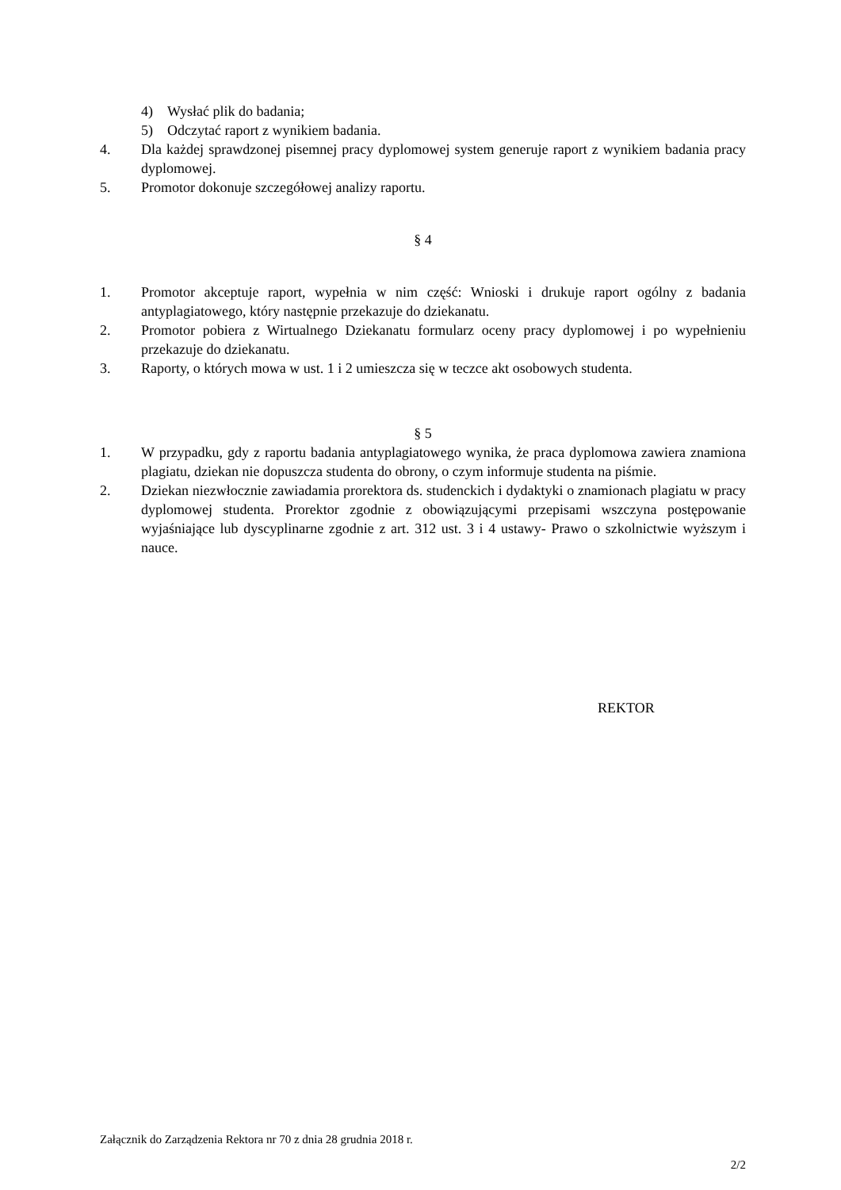4) Wysłać plik do badania;
5) Odczytać raport z wynikiem badania.
4. Dla każdej sprawdzonej pisemnej pracy dyplomowej system generuje raport z wynikiem badania pracy dyplomowej.
5. Promotor dokonuje szczegółowej analizy raportu.
§ 4
1. Promotor akceptuje raport, wypełnia w nim część: Wnioski i drukuje raport ogólny z badania antyplagiatowego, który następnie przekazuje do dziekanatu.
2. Promotor pobiera z Wirtualnego Dziekanatu formularz oceny pracy dyplomowej i po wypełnieniu przekazuje do dziekanatu.
3. Raporty, o których mowa w ust. 1 i 2 umieszcza się w teczce akt osobowych studenta.
§ 5
1. W przypadku, gdy z raportu badania antyplagiatowego wynika, że praca dyplomowa zawiera znamiona plagiatu, dziekan nie dopuszcza studenta do obrony, o czym informuje studenta na piśmie.
2. Dziekan niezwłocznie zawiadamia prorektora ds. studenckich i dydaktyki o znamionach plagiatu w pracy dyplomowej studenta. Prorektor zgodnie z obowiązującymi przepisami wszczyna postępowanie wyjaśniające lub dyscyplinarne zgodnie z art. 312 ust. 3 i 4 ustawy- Prawo o szkolnictwie wyższym i nauce.
REKTOR
Załącznik do Zarządzenia Rektora nr 70 z dnia 28 grudnia 2018 r.
2/2